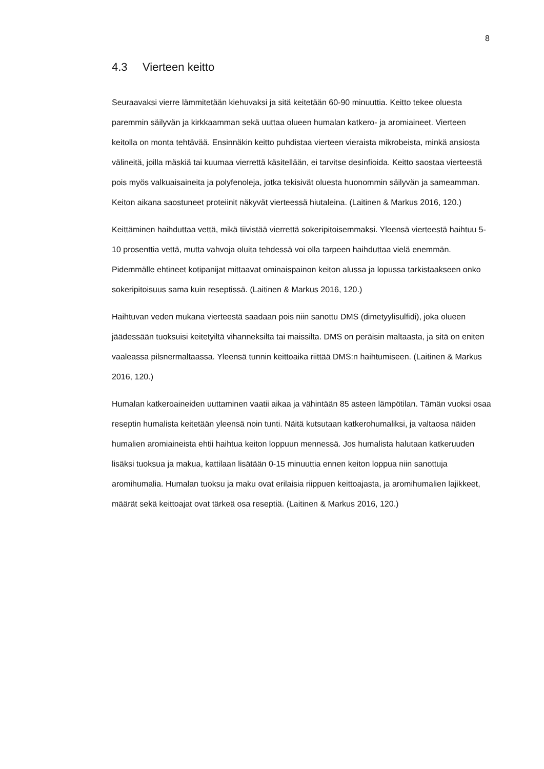8
4.3 Vierteen keitto
Seuraavaksi vierre lämmitetään kiehuvaksi ja sitä keitetään 60-90 minuuttia. Keitto tekee oluesta paremmin säilyvän ja kirkkaamman sekä uuttaa olueen humalan katkero- ja aromiaineet. Vierteen keitolla on monta tehtävää. Ensinnäkin keitto puhdistaa vierteen vieraista mikrobeista, minkä ansiosta välineitä, joilla mäskiä tai kuumaa vierrettä käsitellään, ei tarvitse desinfioida. Keitto saostaa vierteestä pois myös valkuaisaineita ja polyfenoleja, jotka tekisivät oluesta huonommin säilyvän ja sameamman. Keiton aikana saostuneet proteiinit näkyvät vierteessä hiutaleina. (Laitinen & Markus 2016, 120.)
Keittäminen haihduttaa vettä, mikä tiivistää vierrettä sokeripitoisemmaksi. Yleensä vierteestä haihtuu 5-10 prosenttia vettä, mutta vahvoja oluita tehdessä voi olla tarpeen haihduttaa vielä enemmän. Pidemmälle ehtineet kotipanijat mittaavat ominaispainon keiton alussa ja lopussa tarkistaakseen onko sokeripitoisuus sama kuin reseptissä. (Laitinen & Markus 2016, 120.)
Haihtuvan veden mukana vierteestä saadaan pois niin sanottu DMS (dimetyylisulfidi), joka olueen jäädessään tuoksuisi keitetyiltä vihanneksilta tai maissilta. DMS on peräisin maltaasta, ja sitä on eniten vaaleassa pilsnermaltaassa. Yleensä tunnin keittoaika riittää DMS:n haihtumiseen. (Laitinen & Markus 2016, 120.)
Humalan katkeroaineiden uuttaminen vaatii aikaa ja vähintään 85 asteen lämpötilan. Tämän vuoksi osaa reseptin humalista keitetään yleensä noin tunti. Näitä kutsutaan katkerohumaliksi, ja valtaosa näiden humalien aromiaineista ehtii haihtua keiton loppuun mennessä. Jos humalista halutaan katkeruuden lisäksi tuoksua ja makua, kattilaan lisätään 0-15 minuuttia ennen keiton loppua niin sanottuja aromihumalia. Humalan tuoksu ja maku ovat erilaisia riippuen keittoajasta, ja aromihumalien lajikkeet, määrät sekä keittoajat ovat tärkeä osa reseptiä. (Laitinen & Markus 2016, 120.)